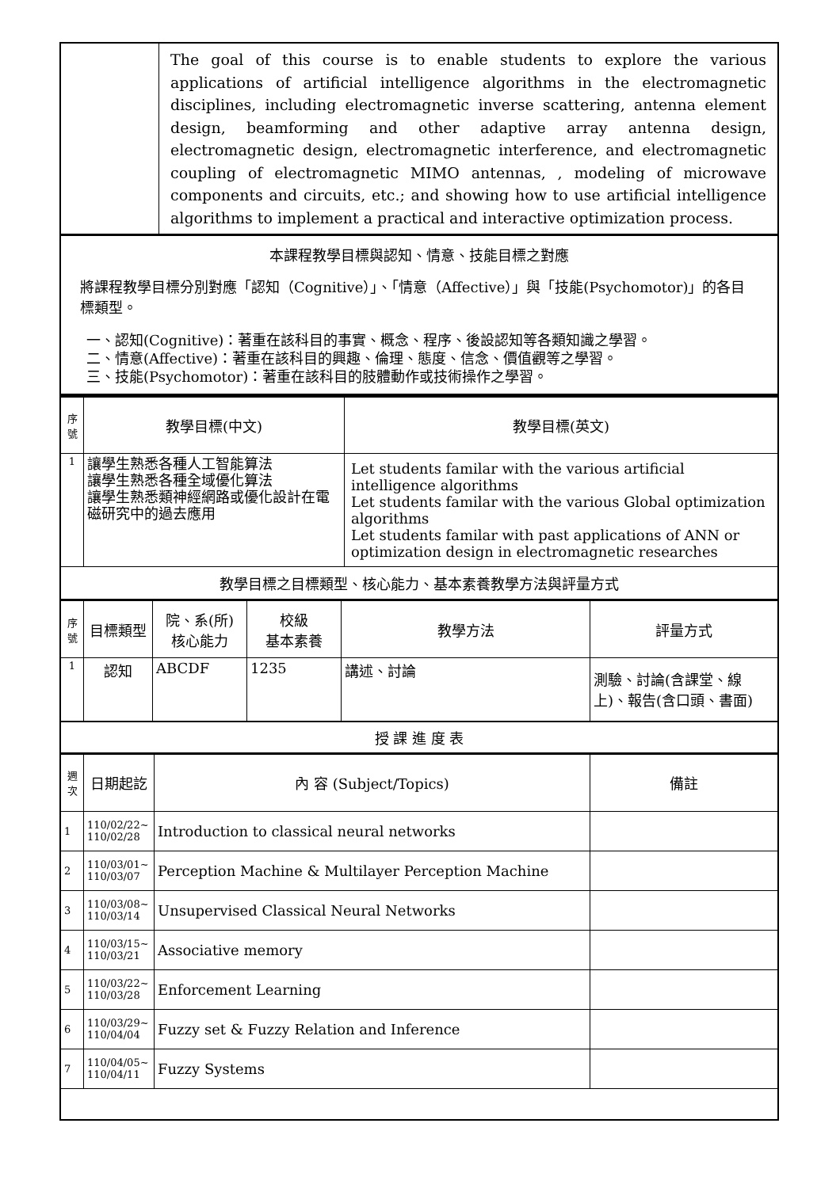| | The goal of this course is to enable students to explore the various applications of artificial intelligence algorithms in the electromagnetic disciplines, including electromagnetic inverse scattering, antenna element design, beamforming and other adaptive array antenna design, electromagnetic design, electromagnetic interference, and electromagnetic coupling of electromagnetic MIMO antennas, , modeling of microwave components and circuits, etc.; and showing how to use artificial intelligence algorithms to implement a practical and interactive optimization process. |
| 本課程教學目標與認知、情意、技能目標之對應 將課程教學目標分別對應「認知（Cognitive）」、「情意（Affective）」與「技能(Psychomotor)」的各目標類型。 一、認知(Cognitive)：著重在該科目的事實、概念、程序、後設認知等各類知識之學習。 二、情意(Affective)：著重在該科目的興趣、倫理、態度、信念、價值觀等之學習。 三、技能(Psychomotor)：著重在該科目的肢體動作或技術操作之學習。 | |
| 序 號 | 教學目標(中文) | 教學目標(英文) |
| 1 | 讓學生熟悉各種人工智能算法 讓學生熟悉各種全域優化算法 讓學生熟悉類神經網路或優化設計在電磁研究中的過去應用 | Let students familar with the various artificial intelligence algorithms Let students familar with the various Global optimization algorithms Let students familar with past applications of ANN or optimization design in electromagnetic researches |
| 教學目標之目標類型、核心能力、基本素養教學方法與評量方式 | | |
| 序 號 | 目標類型 | 院、系(所) 核心能力 | 校級 基本素養 | 教學方法 | 評量方式 |
| 1 | 認知 | ABCDF | 1235 | 講述、討論 | 測驗、討論(含課堂、線上)、報告(含口頭、書面) |
| 授 課 進 度 表 | | | | | |
| 週 次 | 日期起訖 | 內 容 (Subject/Topics) | 備註 |
| 1 | 110/02/22~ 110/02/28 | Introduction to classical neural networks | |
| 2 | 110/03/01~ 110/03/07 | Perception Machine & Multilayer Perception Machine | |
| 3 | 110/03/08~ 110/03/14 | Unsupervised Classical Neural Networks | |
| 4 | 110/03/15~ 110/03/21 | Associative memory | |
| 5 | 110/03/22~ 110/03/28 | Enforcement Learning | |
| 6 | 110/03/29~ 110/04/04 | Fuzzy set & Fuzzy Relation and Inference | |
| 7 | 110/04/05~ 110/04/11 | Fuzzy Systems | |